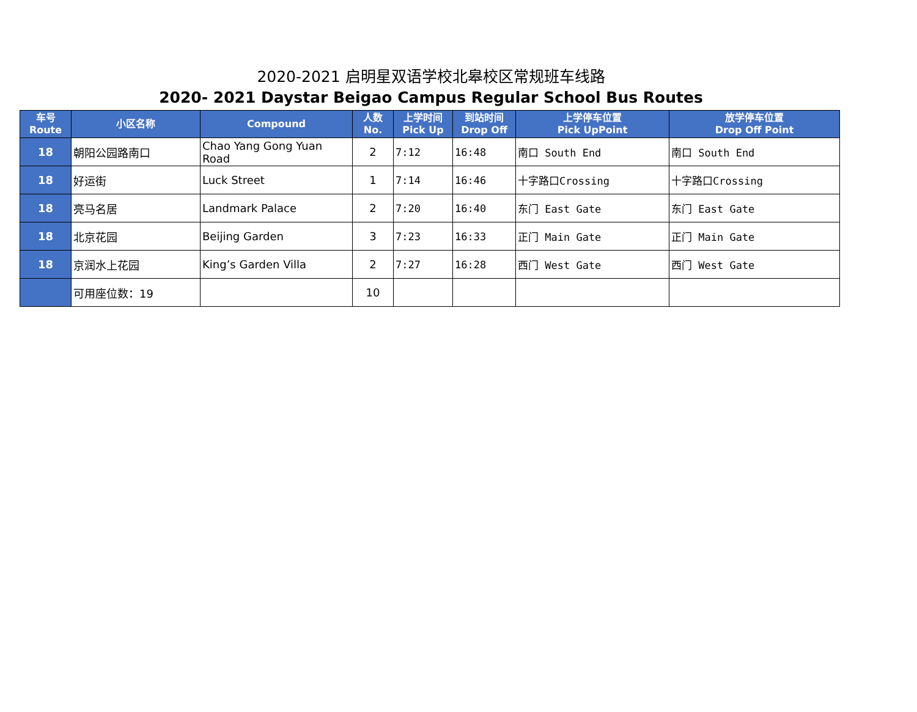2020-2021 启明星双语学校北皋校区常规班车线路
2020- 2021 Daystar Beigao Campus Regular School Bus Routes
| 车号 Route | 小区名称 | Compound | 人数 No. | 上学时间 Pick Up | 到站时间 Drop Off | 上学停车位置 Pick UpPoint | 放学停车位置 Drop Off Point |
| --- | --- | --- | --- | --- | --- | --- | --- |
| 18 | 朝阳公园路南口 | Chao Yang Gong Yuan Road | 2 | 7:12 | 16:48 | 南口 South End | 南口 South End |
| 18 | 好运街 | Luck Street | 1 | 7:14 | 16:46 | 十字路口Crossing | 十字路口Crossing |
| 18 | 亮马名居 | Landmark Palace | 2 | 7:20 | 16:40 | 东门 East Gate | 东门 East Gate |
| 18 | 北京花园 | Beijing Garden | 3 | 7:23 | 16:33 | 正门 Main Gate | 正门 Main Gate |
| 18 | 京润水上花园 | King’s Garden Villa | 2 | 7:27 | 16:28 | 西门 West Gate | 西门 West Gate |
| | 可用座位数：19 | | 10 | | | | |